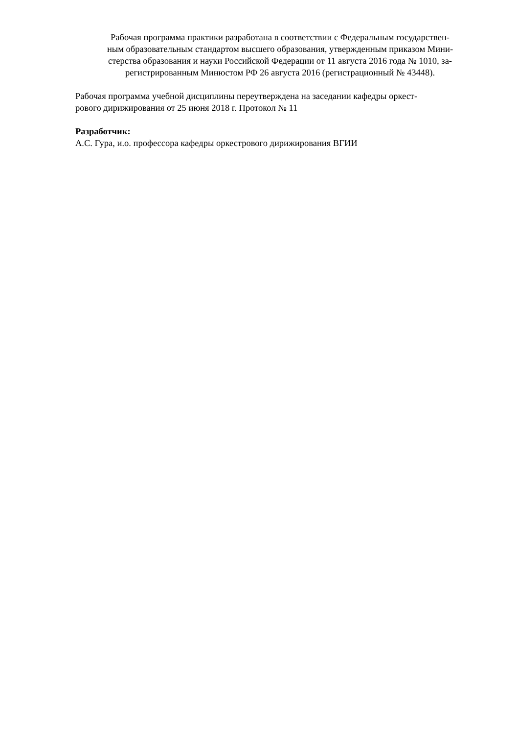Рабочая программа практики разработана в соответствии с Федеральным государствен-
ным образовательным стандартом высшего образования, утвержденным приказом Мини-
стерства образования и науки Российской Федерации от 11 августа 2016 года № 1010, за-
регистрированным Минюстом РФ 26 августа 2016 (регистрационный № 43448).
Рабочая программа учебной дисциплины переутверждена на заседании кафедры оркест-
рового дирижирования от 25 июня 2018 г. Протокол № 11
Разработчик:
А.С. Гура, и.о. профессора кафедры оркестрового дирижирования ВГИИ